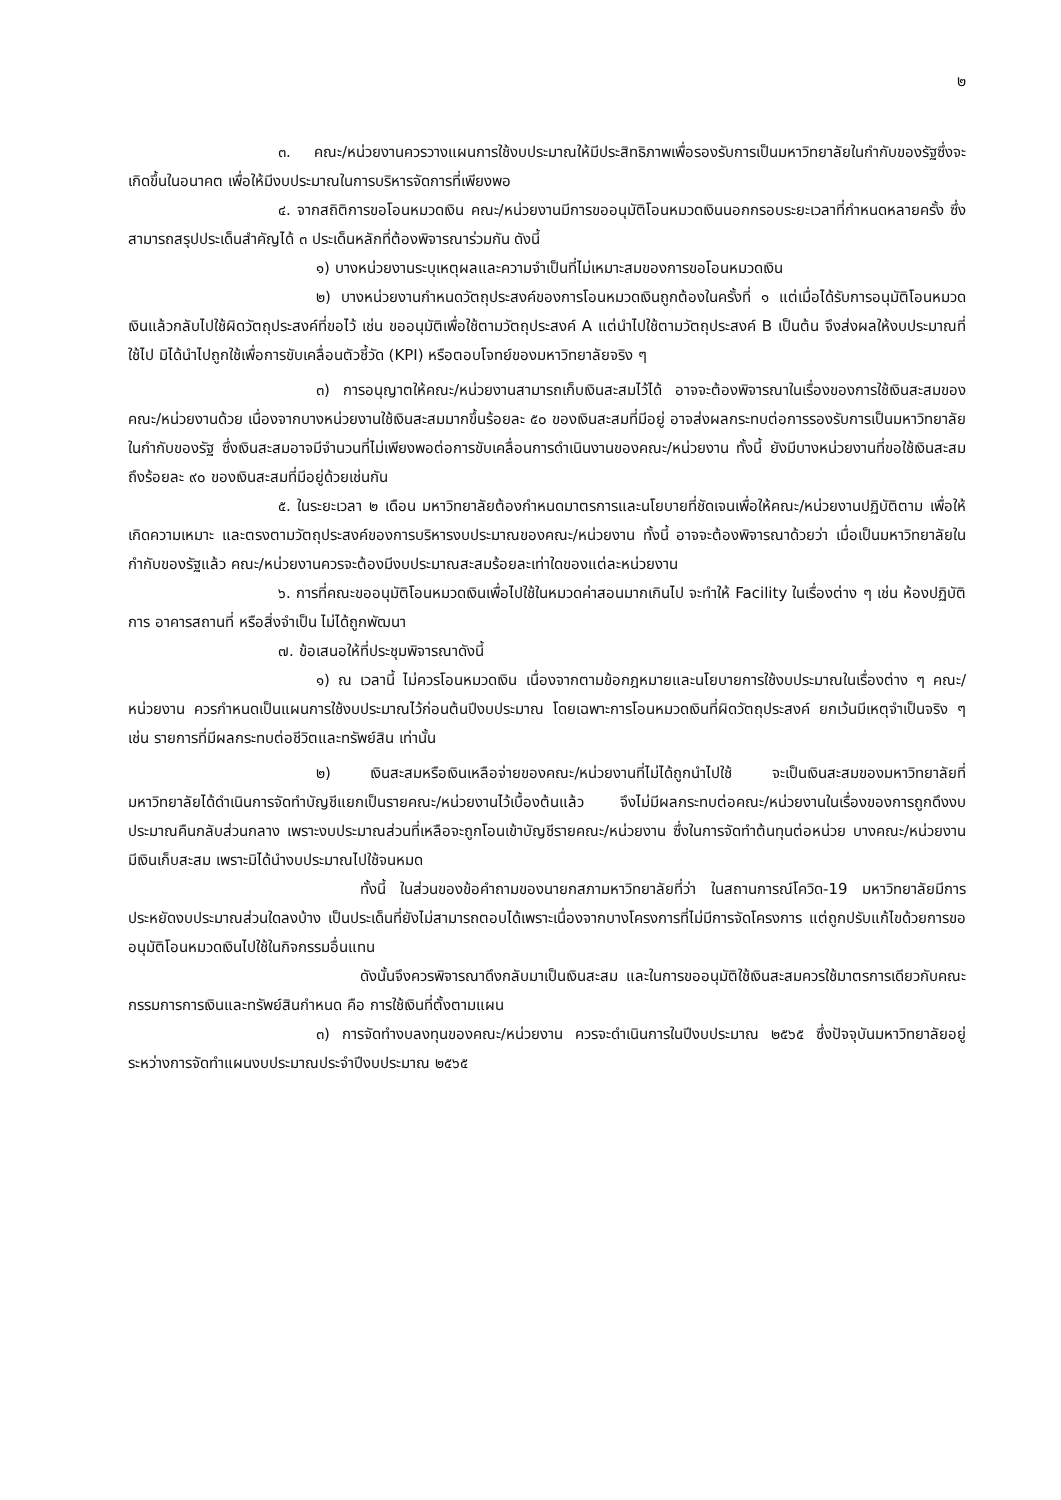๒
๓. คณะ/หน่วยงานควรวางแผนการใช้งบประมาณให้มีประสิทธิภาพเพื่อรองรับการเป็นมหาวิทยาลัยในกำกับของรัฐซึ่งจะเกิดขึ้นในอนาคต เพื่อให้มีงบประมาณในการบริหารจัดการที่เพียงพอ
๔. จากสถิติการขอโอนหมวดเงิน คณะ/หน่วยงานมีการขออนุมัติโอนหมวดเงินนอกกรอบระยะเวลาที่กำหนดหลายครั้ง ซึ่งสามารถสรุปประเด็นสำคัญได้ ๓ ประเด็นหลักที่ต้องพิจารณาร่วมกัน ดังนี้
๑) บางหน่วยงานระบุเหตุผลและความจำเป็นที่ไม่เหมาะสมของการขอโอนหมวดเงิน
๒) บางหน่วยงานกำหนดวัตถุประสงค์ของการโอนหมวดเงินถูกต้องในครั้งที่ ๑ แต่เมื่อได้รับการอนุมัติโอนหมวดเงินแล้วกลับไปใช้ผิดวัตถุประสงค์ที่ขอไว้ เช่น ขออนุมัติเพื่อใช้ตามวัตถุประสงค์ A แต่นำไปใช้ตามวัตถุประสงค์ B เป็นต้น จึงส่งผลให้งบประมาณที่ใช้ไป มิได้นำไปถูกใช้เพื่อการขับเคลื่อนตัวชี้วัด (KPI) หรือตอบโจทย์ของมหาวิทยาลัยจริง ๆ
๓) การอนุญาตให้คณะ/หน่วยงานสามารถเก็บเงินสะสมไว้ได้ อาจจะต้องพิจารณาในเรื่องของการใช้เงินสะสมของคณะ/หน่วยงานด้วย เนื่องจากบางหน่วยงานใช้เงินสะสมมากขึ้นร้อยละ ๕๐ ของเงินสะสมที่มีอยู่ อาจส่งผลกระทบต่อการรองรับการเป็นมหาวิทยาลัยในกำกับของรัฐ ซึ่งเงินสะสมอาจมีจำนวนที่ไม่เพียงพอต่อการขับเคลื่อนการดำเนินงานของคณะ/หน่วยงาน ทั้งนี้ ยังมีบางหน่วยงานที่ขอใช้เงินสะสมถึงร้อยละ ๙๐ ของเงินสะสมที่มีอยู่ด้วยเช่นกัน
๕. ในระยะเวลา ๒ เดือน มหาวิทยาลัยต้องกำหนดมาตรการและนโยบายที่ชัดเจนเพื่อให้คณะ/หน่วยงานปฏิบัติตาม เพื่อให้เกิดความเหมาะ และตรงตามวัตถุประสงค์ของการบริหารงบประมาณของคณะ/หน่วยงาน ทั้งนี้ อาจจะต้องพิจารณาด้วยว่า เมื่อเป็นมหาวิทยาลัยในกำกับของรัฐแล้ว คณะ/หน่วยงานควรจะต้องมีงบประมาณสะสมร้อยละเท่าใดของแต่ละหน่วยงาน
๖. การที่คณะขออนุมัติโอนหมวดเงินเพื่อไปใช้ในหมวดค่าสอนมากเกินไป จะทำให้ Facility ในเรื่องต่าง ๆ เช่น ห้องปฏิบัติการ อาคารสถานที่ หรือสิ่งจำเป็น ไม่ได้ถูกพัฒนา
๗. ข้อเสนอให้ที่ประชุมพิจารณาดังนี้
๑) ณ เวลานี้ ไม่ควรโอนหมวดเงิน เนื่องจากตามข้อกฎหมายและนโยบายการใช้งบประมาณในเรื่องต่าง ๆ คณะ/หน่วยงาน ควรกำหนดเป็นแผนการใช้งบประมาณไว้ก่อนต้นปีงบประมาณ โดยเฉพาะการโอนหมวดเงินที่ผิดวัตถุประสงค์ ยกเว้นมีเหตุจำเป็นจริง ๆ เช่น รายการที่มีผลกระทบต่อชีวิตและทรัพย์สิน เท่านั้น
๒) เงินสะสมหรือเงินเหลือจ่ายของคณะ/หน่วยงานที่ไม่ได้ถูกนำไปใช้ จะเป็นเงินสะสมของมหาวิทยาลัยที่ มหาวิทยาลัยได้ดำเนินการจัดทำบัญชีแยกเป็นรายคณะ/หน่วยงานไว้เบื้องต้นแล้ว จึงไม่มีผลกระทบต่อคณะ/หน่วยงานในเรื่องของการถูกดึงงบประมาณคืนกลับส่วนกลาง เพราะงบประมาณส่วนที่เหลือจะถูกโอนเข้าบัญชีรายคณะ/หน่วยงาน ซึ่งในการจัดทำต้นทุนต่อหน่วย บางคณะ/หน่วยงานมีเงินเก็บสะสม เพราะมิได้นำงบประมาณไปใช้จนหมด
ทั้งนี้ ในส่วนของข้อคำถามของนายกสภามหาวิทยาลัยที่ว่า ในสถานการณ์โควิด-19 มหาวิทยาลัยมีการประหยัดงบประมาณส่วนใดลงบ้าง เป็นประเด็นที่ยังไม่สามารถตอบได้เพราะเนื่องจากบางโครงการที่ไม่มีการจัดโครงการ แต่ถูกปรับแก้ไขด้วยการขออนุมัติโอนหมวดเงินไปใช้ในกิจกรรมอื่นแทน
ดังนั้นจึงควรพิจารณาดึงกลับมาเป็นเงินสะสม และในการขออนุมัติใช้เงินสะสมควรใช้มาตรการเดียวกับคณะกรรมการการเงินและทรัพย์สินกำหนด คือ การใช้เงินที่ตั้งตามแผน
๓) การจัดทำงบลงทุนของคณะ/หน่วยงาน ควรจะดำเนินการในปีงบประมาณ ๒๕๖๕ ซึ่งปัจจุบันมหาวิทยาลัยอยู่ระหว่างการจัดทำแผนงบประมาณประจำปีงบประมาณ ๒๕๖๕